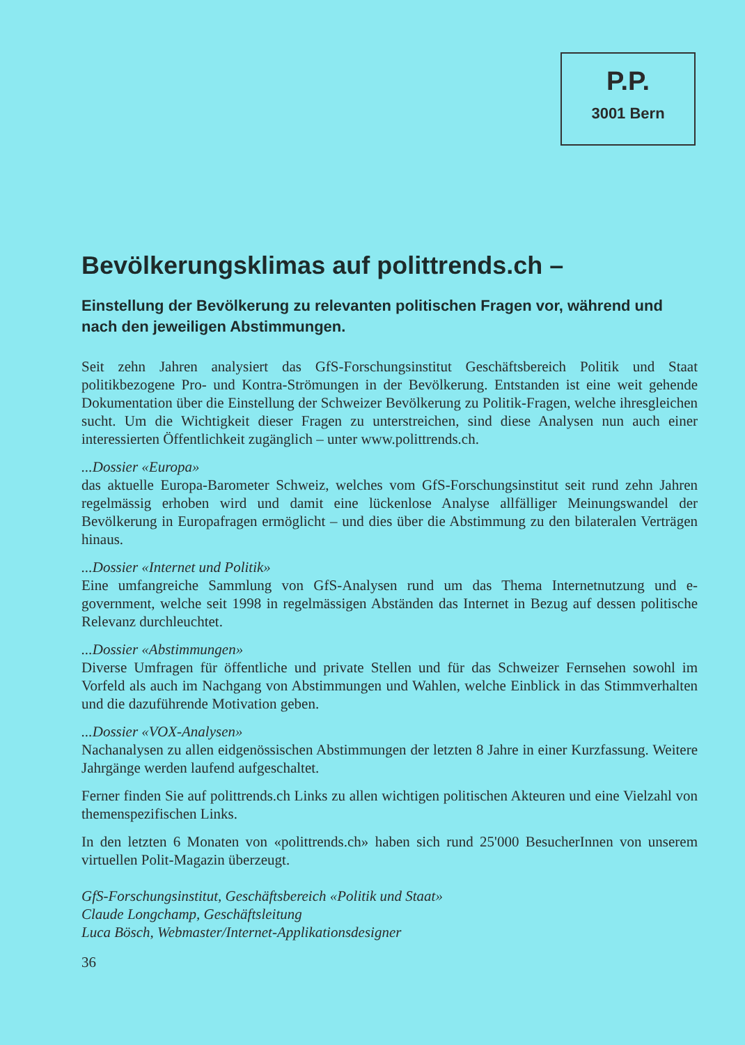P.P.
3001 Bern
Bevölkerungsklimas auf polittrends.ch –
Einstellung der Bevölkerung zu relevanten politischen Fragen vor, während und nach den jeweiligen Abstimmungen.
Seit zehn Jahren analysiert das GfS-Forschungsinstitut Geschäftsbereich Politik und Staat politikbezogene Pro- und Kontra-Strömungen in der Bevölkerung. Entstanden ist eine weit gehende Dokumentation über die Einstellung der Schweizer Bevölkerung zu Politik-Fragen, welche ihresgleichen sucht. Um die Wichtigkeit dieser Fragen zu unterstreichen, sind diese Analysen nun auch einer interessierten Öffentlichkeit zugänglich – unter www.polittrends.ch.
...Dossier «Europa»
das aktuelle Europa-Barometer Schweiz, welches vom GfS-Forschungsinstitut seit rund zehn Jahren regelmässig erhoben wird und damit eine lückenlose Analyse allfälliger Meinungswandel der Bevölkerung in Europafragen ermöglicht – und dies über die Abstimmung zu den bilateralen Verträgen hinaus.
...Dossier «Internet und Politik»
Eine umfangreiche Sammlung von GfS-Analysen rund um das Thema Internetnutzung und e-government, welche seit 1998 in regelmässigen Abständen das Internet in Bezug auf dessen politische Relevanz durchleuchtet.
...Dossier «Abstimmungen»
Diverse Umfragen für öffentliche und private Stellen und für das Schweizer Fernsehen sowohl im Vorfeld als auch im Nachgang von Abstimmungen und Wahlen, welche Einblick in das Stimmverhalten und die dazuführende Motivation geben.
...Dossier «VOX-Analysen»
Nachanalysen zu allen eidgenössischen Abstimmungen der letzten 8 Jahre in einer Kurzfassung. Weitere Jahrgänge werden laufend aufgeschaltet.
Ferner finden Sie auf polittrends.ch Links zu allen wichtigen politischen Akteuren und eine Vielzahl von themenspezifischen Links.
In den letzten 6 Monaten von «polittrends.ch» haben sich rund 25'000 BesucherInnen von unserem virtuellen Polit-Magazin überzeugt.
GfS-Forschungsinstitut, Geschäftsbereich «Politik und Staat»
Claude Longchamp, Geschäftsleitung
Luca Bösch, Webmaster/Internet-Applikationsdesigner
36